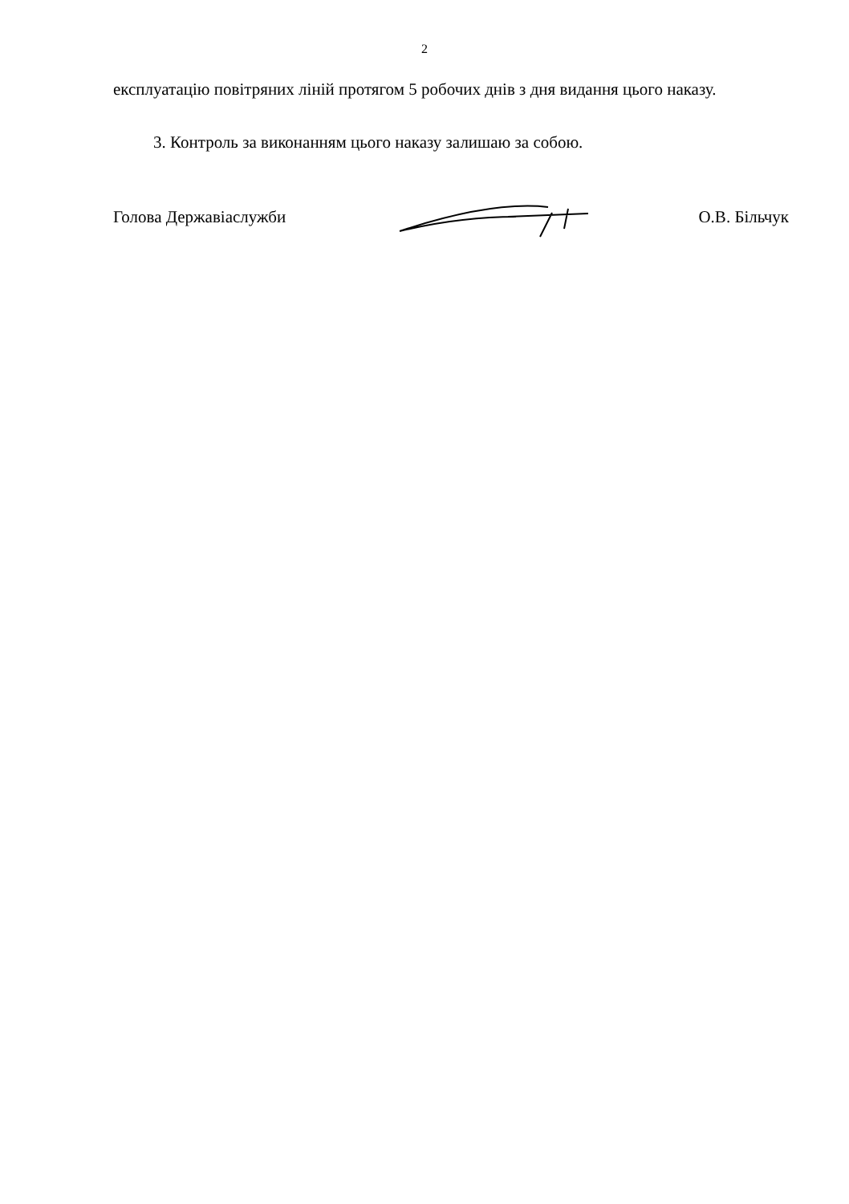2
експлуатацію повітряних ліній протягом 5 робочих днів з дня видання цього наказу.
3. Контроль за виконанням цього наказу залишаю за собою.
Голова Державіаслужби О.В. Більчук